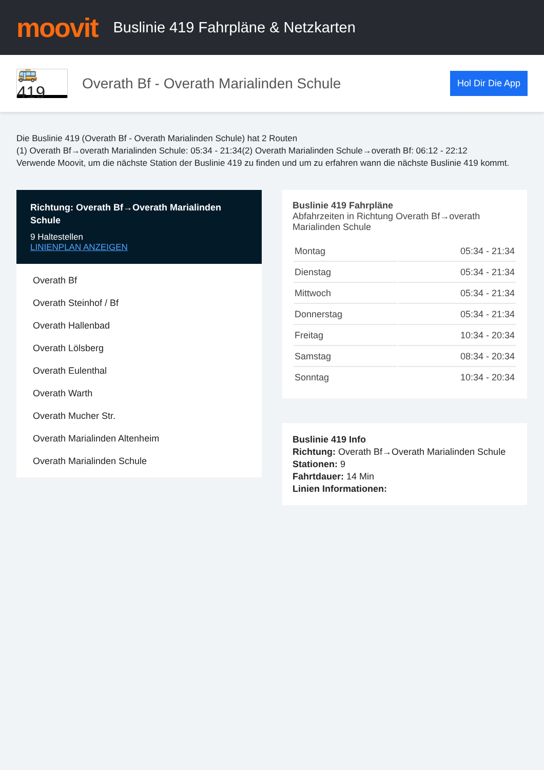moovit
Buslinie 419 Fahrpläne & Netzkarten
🚌 419
Overath Bf - Overath Marialinden Schule
Hol Dir Die App
Die Buslinie 419 (Overath Bf - Overath Marialinden Schule) hat 2 Routen
(1) Overath Bf→overath Marialinden Schule: 05:34 - 21:34(2) Overath Marialinden Schule→overath Bf: 06:12 - 22:12
Verwende Moovit, um die nächste Station der Buslinie 419 zu finden und um zu erfahren wann die nächste Buslinie 419 kommt.
Richtung: Overath Bf→Overath Marialinden Schule
9 Haltestellen
LINIENPLAN ANZEIGEN
Overath Bf
Overath Steinhof / Bf
Overath Hallenbad
Overath Lölsberg
Overath Eulenthal
Overath Warth
Overath Mucher Str.
Overath Marialinden Altenheim
Overath Marialinden Schule
Buslinie 419 Fahrpläne
Abfahrzeiten in Richtung Overath Bf→overath Marialinden Schule
| Montag | 05:34 - 21:34 |
| Dienstag | 05:34 - 21:34 |
| Mittwoch | 05:34 - 21:34 |
| Donnerstag | 05:34 - 21:34 |
| Freitag | 10:34 - 20:34 |
| Samstag | 08:34 - 20:34 |
| Sonntag | 10:34 - 20:34 |
Buslinie 419 Info
Richtung: Overath Bf→Overath Marialinden Schule
Stationen: 9
Fahrtdauer: 14 Min
Linien Informationen: